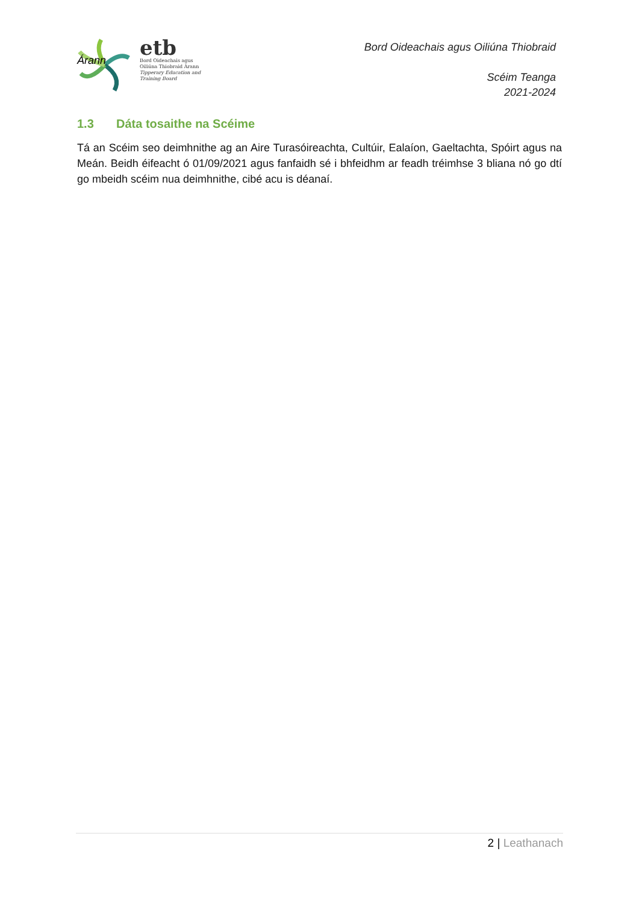etb
Bord Oideachais agus
Oiliúna Thiobraid Árann
Tipperary Education and
Training Board
Bord Oideachais agus Oiliúna Thiobraid
Scéim Teanga
2021-2024
Árann
1.3 Dáta tosaithe na Scéime
Tá an Scéim seo deimhnithe ag an Aire Turasóireachta, Cultúir, Ealaíon, Gaeltachta, Spóirt agus na Meán. Beidh éifeacht ó 01/09/2021 agus fanfaidh sé i bhfeidhm ar feadh tréimhse 3 bliana nó go dtí go mbeidh scéim nua deimhnithe, cibé acu is déanaí.
2 | Leathanach